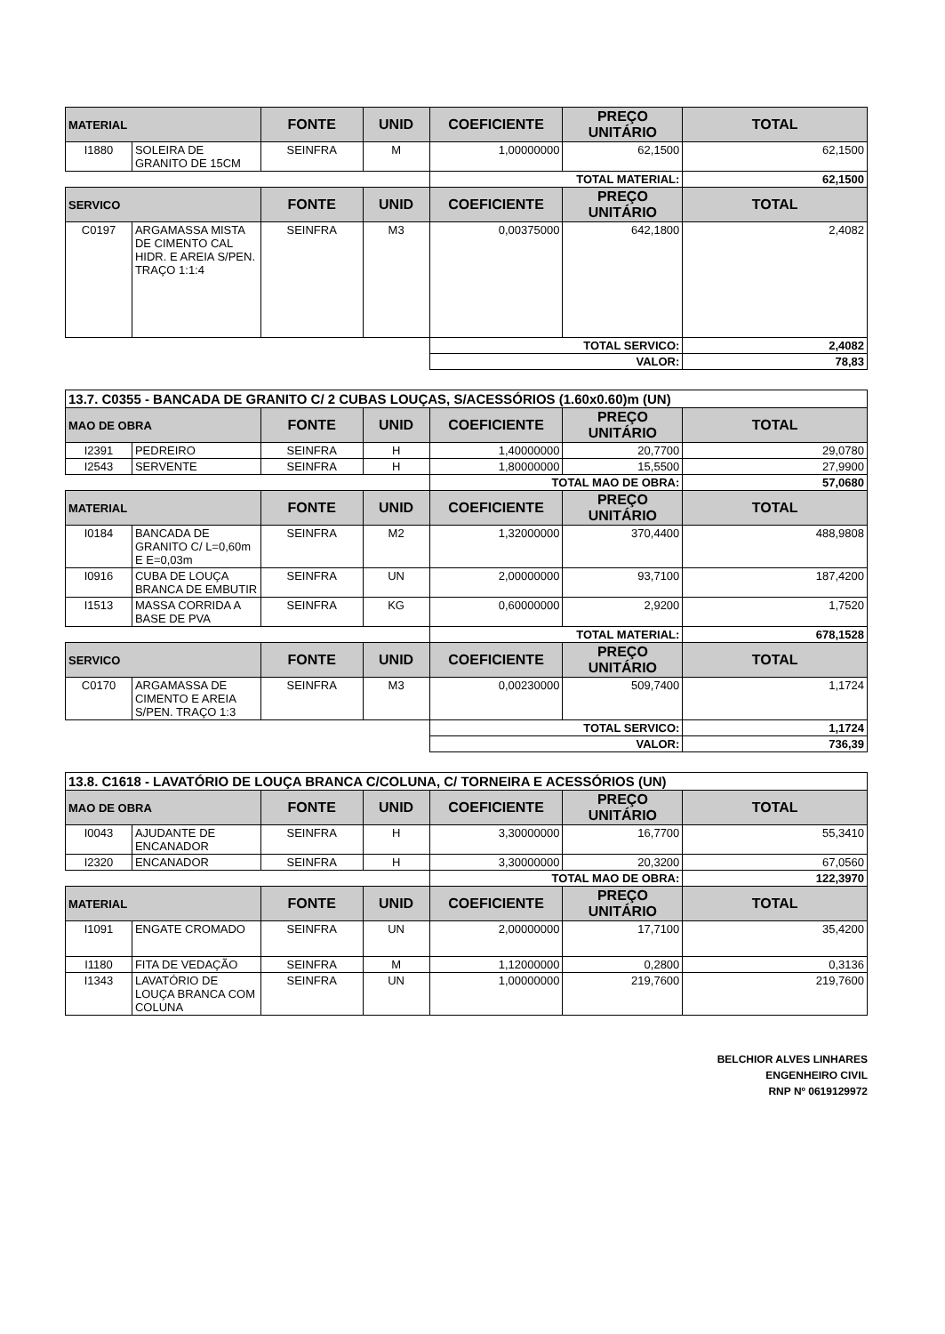| MATERIAL | | FONTE | UNID | COEFICIENTE | PREÇO UNITÁRIO | TOTAL |
| --- | --- | --- | --- | --- | --- | --- |
| I1880 | SOLEIRA DE GRANITO DE 15CM | SEINFRA | M | 1,00000000 | 62,1500 | 62,1500 |
| | | | | TOTAL MATERIAL: | | 62,1500 |
| SERVICO | | FONTE | UNID | COEFICIENTE | PREÇO UNITÁRIO | TOTAL |
| C0197 | ARGAMASSA MISTA DE CIMENTO CAL HIDR. E AREIA S/PEN. TRAÇO 1:1:4 | SEINFRA | M3 | 0,00375000 | 642,1800 | 2,4082 |
| | | | | TOTAL SERVICO: | | 2,4082 |
| | | | | VALOR: | | 78,83 |
| 13.7. C0355 - BANCADA DE GRANITO C/ 2 CUBAS LOUÇAS, S/ACESSÓRIOS (1.60x0.60)m (UN) | | | | | | |
| MAO DE OBRA | | FONTE | UNID | COEFICIENTE | PREÇO UNITÁRIO | TOTAL |
| I2391 | PEDREIRO | SEINFRA | H | 1,40000000 | 20,7700 | 29,0780 |
| I2543 | SERVENTE | SEINFRA | H | 1,80000000 | 15,5500 | 27,9900 |
| | | | | TOTAL MAO DE OBRA: | | 57,0680 |
| MATERIAL | | FONTE | UNID | COEFICIENTE | PREÇO UNITÁRIO | TOTAL |
| I0184 | BANCADA DE GRANITO C/ L=0,60m E E=0,03m | SEINFRA | M2 | 1,32000000 | 370,4400 | 488,9808 |
| I0916 | CUBA DE LOUÇA BRANCA DE EMBUTIR | SEINFRA | UN | 2,00000000 | 93,7100 | 187,4200 |
| I1513 | MASSA CORRIDA A BASE DE PVA | SEINFRA | KG | 0,60000000 | 2,9200 | 1,7520 |
| | | | | TOTAL MATERIAL: | | 678,1528 |
| SERVICO | | FONTE | UNID | COEFICIENTE | PREÇO UNITÁRIO | TOTAL |
| C0170 | ARGAMASSA DE CIMENTO E AREIA S/PEN. TRAÇO 1:3 | SEINFRA | M3 | 0,00230000 | 509,7400 | 1,1724 |
| | | | | TOTAL SERVICO: | | 1,1724 |
| | | | | VALOR: | | 736,39 |
| 13.8. C1618 - LAVATÓRIO DE LOUÇA BRANCA C/COLUNA, C/ TORNEIRA E ACESSÓRIOS (UN) | | | | | | |
| MAO DE OBRA | | FONTE | UNID | COEFICIENTE | PREÇO UNITÁRIO | TOTAL |
| I0043 | AJUDANTE DE ENCANADOR | SEINFRA | H | 3,30000000 | 16,7700 | 55,3410 |
| I2320 | ENCANADOR | SEINFRA | H | 3,30000000 | 20,3200 | 67,0560 |
| | | | | TOTAL MAO DE OBRA: | | 122,3970 |
| MATERIAL | | FONTE | UNID | COEFICIENTE | PREÇO UNITÁRIO | TOTAL |
| I1091 | ENGATE CROMADO | SEINFRA | UN | 2,00000000 | 17,7100 | 35,4200 |
| I1180 | FITA DE VEDAÇÃO | SEINFRA | M | 1,12000000 | 0,2800 | 0,3136 |
| I1343 | LAVATÓRIO DE LOUÇA BRANCA COM COLUNA | SEINFRA | UN | 1,00000000 | 219,7600 | 219,7600 |
BELCHIOR ALVES LINHARES
ENGENHEIRO CIVIL
RNP Nº 0619129972